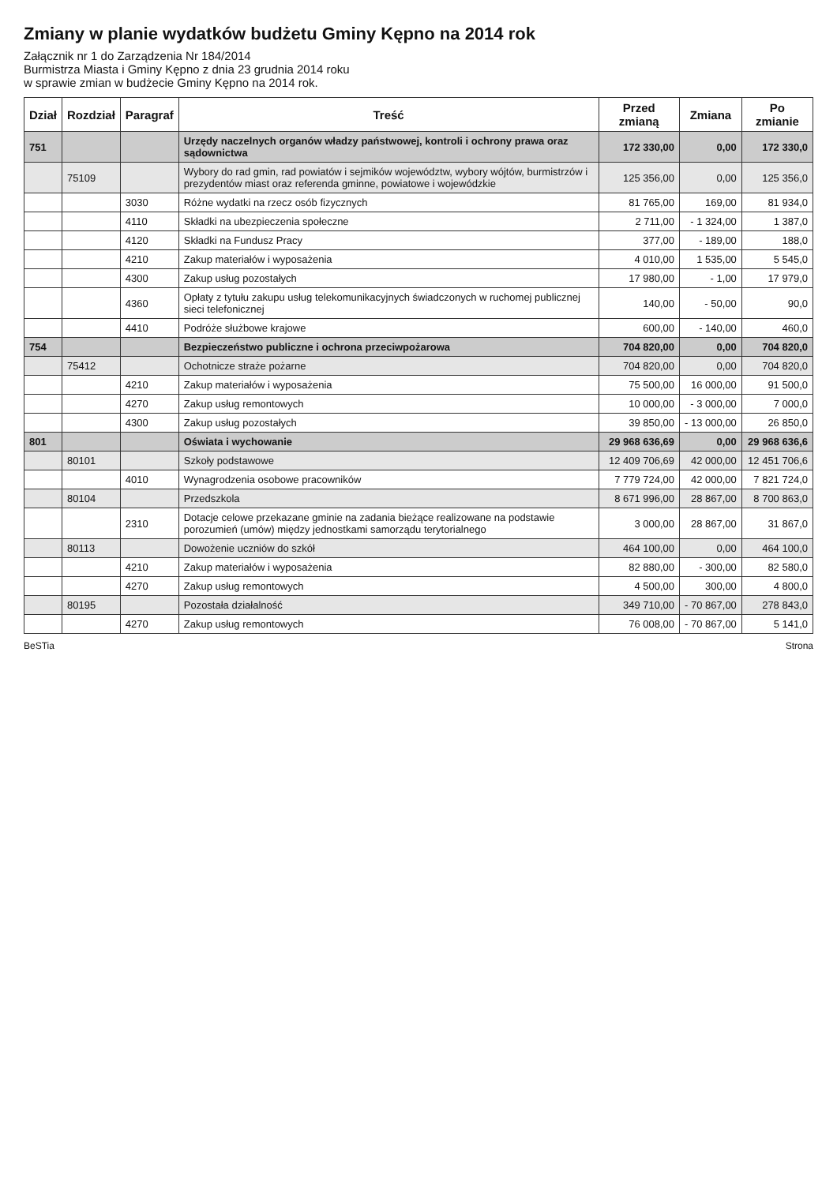Zmiany w planie wydatków budżetu Gminy Kępno na 2014 rok
Załącznik nr 1 do Zarządzenia Nr 184/2014
Burmistrza Miasta i Gminy Kępno z dnia 23 grudnia 2014 roku
w sprawie zmian w budżecie Gminy Kępno na 2014 rok.
| Dział | Rozdział | Paragraf | Treść | Przed zmianą | Zmiana | Po zmianie |
| --- | --- | --- | --- | --- | --- | --- |
| 751 | | | Urzędy naczelnych organów władzy państwowej, kontroli i ochrony prawa oraz sądownictwa | 172 330,00 | 0,00 | 172 330,0 |
| | 75109 | | Wybory do rad gmin, rad powiatów i sejmików województw, wybory wójtów, burmistrzów i prezydentów miast oraz referenda gminne, powiatowe i wojewódzkie | 125 356,00 | 0,00 | 125 356,0 |
| | | 3030 | Różne wydatki na rzecz osób fizycznych | 81 765,00 | 169,00 | 81 934,0 |
| | | 4110 | Składki na ubezpieczenia społeczne | 2 711,00 | - 1 324,00 | 1 387,0 |
| | | 4120 | Składki na Fundusz Pracy | 377,00 | - 189,00 | 188,0 |
| | | 4210 | Zakup materiałów i wyposażenia | 4 010,00 | 1 535,00 | 5 545,0 |
| | | 4300 | Zakup usług pozostałych | 17 980,00 | - 1,00 | 17 979,0 |
| | | 4360 | Opłaty z tytułu zakupu usług telekomunikacyjnych świadczonych w ruchomej publicznej sieci telefonicznej | 140,00 | - 50,00 | 90,0 |
| | | 4410 | Podróże służbowe krajowe | 600,00 | - 140,00 | 460,0 |
| 754 | | | Bezpieczeństwo publiczne i ochrona przeciwpożarowa | 704 820,00 | 0,00 | 704 820,0 |
| | 75412 | | Ochotnicze straże pożarne | 704 820,00 | 0,00 | 704 820,0 |
| | | 4210 | Zakup materiałów i wyposażenia | 75 500,00 | 16 000,00 | 91 500,0 |
| | | 4270 | Zakup usług remontowych | 10 000,00 | - 3 000,00 | 7 000,0 |
| | | 4300 | Zakup usług pozostałych | 39 850,00 | - 13 000,00 | 26 850,0 |
| 801 | | | Oświata i wychowanie | 29 968 636,69 | 0,00 | 29 968 636,6 |
| | 80101 | | Szkoły podstawowe | 12 409 706,69 | 42 000,00 | 12 451 706,6 |
| | | 4010 | Wynagrodzenia osobowe pracowników | 7 779 724,00 | 42 000,00 | 7 821 724,0 |
| | 80104 | | Przedszkola | 8 671 996,00 | 28 867,00 | 8 700 863,0 |
| | | 2310 | Dotacje celowe przekazane gminie na zadania bieżące realizowane na podstawie porozumień (umów) między jednostkami samorządu terytorialnego | 3 000,00 | 28 867,00 | 31 867,0 |
| | 80113 | | Dowożenie uczniów do szkół | 464 100,00 | 0,00 | 464 100,0 |
| | | 4210 | Zakup materiałów i wyposażenia | 82 880,00 | - 300,00 | 82 580,0 |
| | | 4270 | Zakup usług remontowych | 4 500,00 | 300,00 | 4 800,0 |
| | 80195 | | Pozostała działalność | 349 710,00 | - 70 867,00 | 278 843,0 |
| | | 4270 | Zakup usług remontowych | 76 008,00 | - 70 867,00 | 5 141,0 |
BeSTia Strona